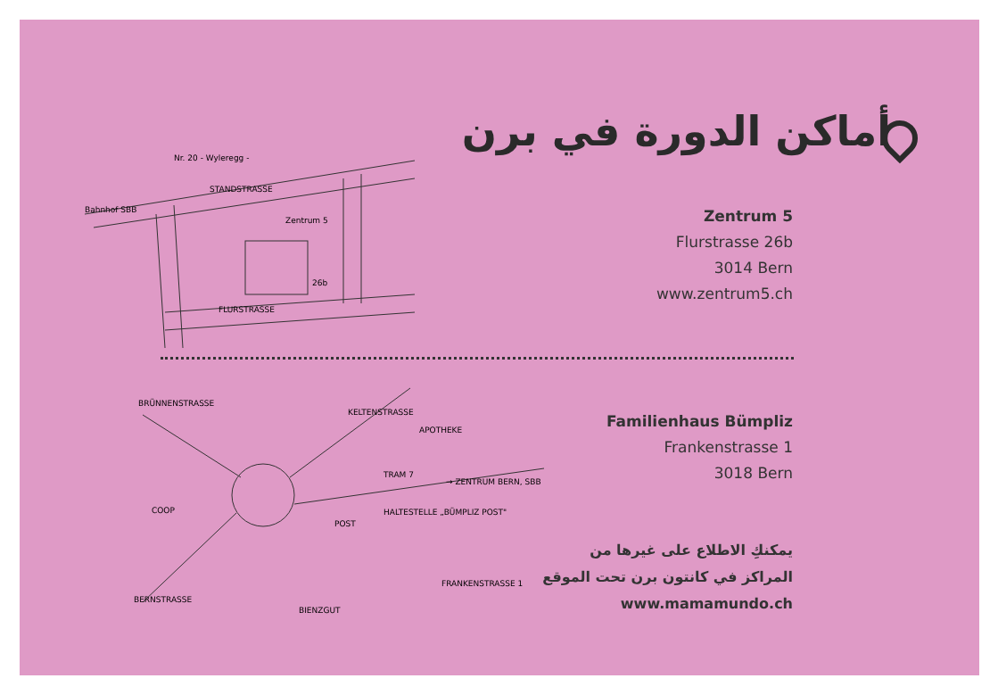أماكن الدورة في برن
Bahnhof SBB
STANDSTRASSE
FLURSTRASSE
Zentrum 5
Nr. 20 - Wyleregg -
26b
Zentrum 5
Flurstrasse 26b
3014 Bern
www.zentrum5.ch
BRÜNNENSTRASSE
KELTENSTRASSE
APOTHEKE
TRAM 7
→ ZENTRUM BERN, SBB
HALTESTELLE „BÜMPLIZ POST"
COOP
POST
BERNSTRASSE
BIENZGUT
FRANKENSTRASSE 1
Familienhaus Bümpliz
Frankenstrasse 1
3018 Bern
يمكنكِ الاطلاع على غيرها من
المراكز في كانتون برن تحت الموقع
www.mamamundo.ch